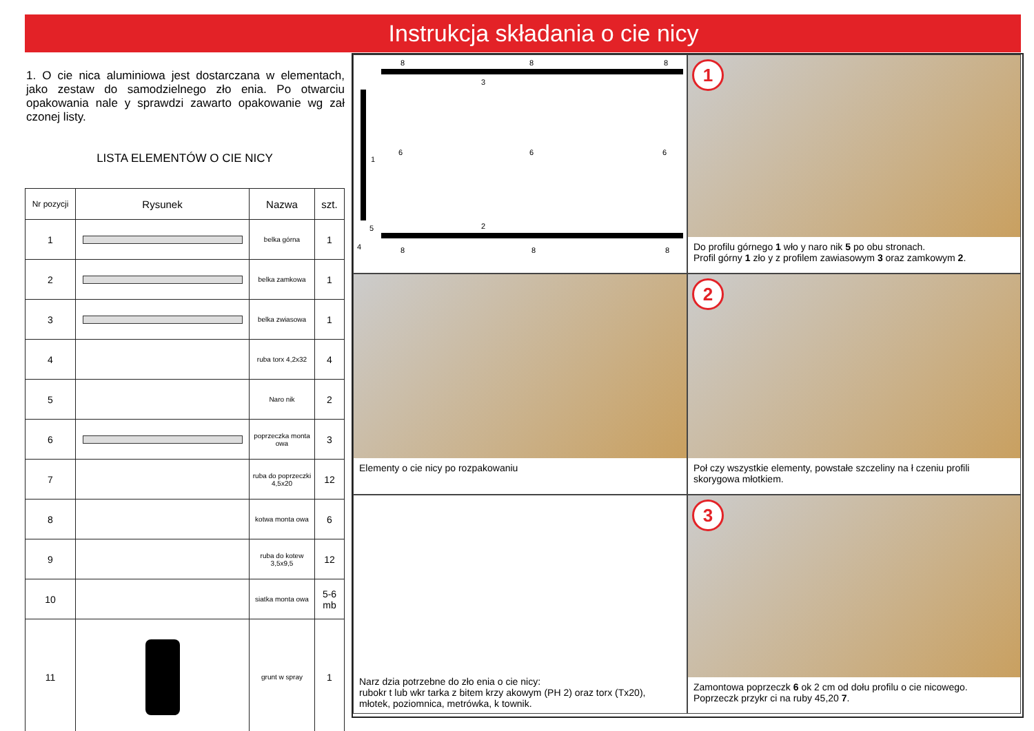Instrukcja składania o cie nicy
1. O cie nica aluminiowa jest dostarczana w elementach, jako zestaw do samodzielnego zło enia. Po otwarciu opakowania nale y sprawdzi zawarto opakowanie wg zał czonej listy.
LISTA ELEMENTÓW O CIE NICY
| Nr pozycji | Rysunek | Nazwa | szt. |
| --- | --- | --- | --- |
| 1 | | belka górna | 1 |
| 2 | | belka zamkowa | 1 |
| 3 | | belka zwiasowa | 1 |
| 4 | | ruba torx 4,2x32 | 4 |
| 5 | | Naro nik | 2 |
| 6 | | poprzeczka monta owa | 3 |
| 7 | | ruba do poprzeczki 4,5x20 | 12 |
| 8 | | kotwa monta owa | 6 |
| 9 | | ruba do kotew 3,5x9,5 | 12 |
| 10 | | siatka monta owa | 5-6 mb |
| 11 | | grunt w spray | 1 |
8 8 8
3
1
6 6 6
2 5
4 8 8 8
1
Do profilu górnego 1 wło y naro nik 5 po obu stronach.
Profil górny 1 zło y z profilem zawiasowym 3 oraz zamkowym 2.
Elementy o cie nicy po rozpakowaniu
2
Poł czy wszystkie elementy, powstałe szczeliny na ł czeniu profili skorygowa młotkiem.
Narz dzia potrzebne do zło enia o cie nicy:
rubokr t lub wkr tarka z bitem krzy akowym (PH 2) oraz torx (Tx20),
młotek, poziomnica, metrówka, k townik.
3
Zamontowa poprzeczk 6 ok 2 cm od dołu profilu o cie nicowego.
Poprzeczk przykr ci na ruby 45,20 7.